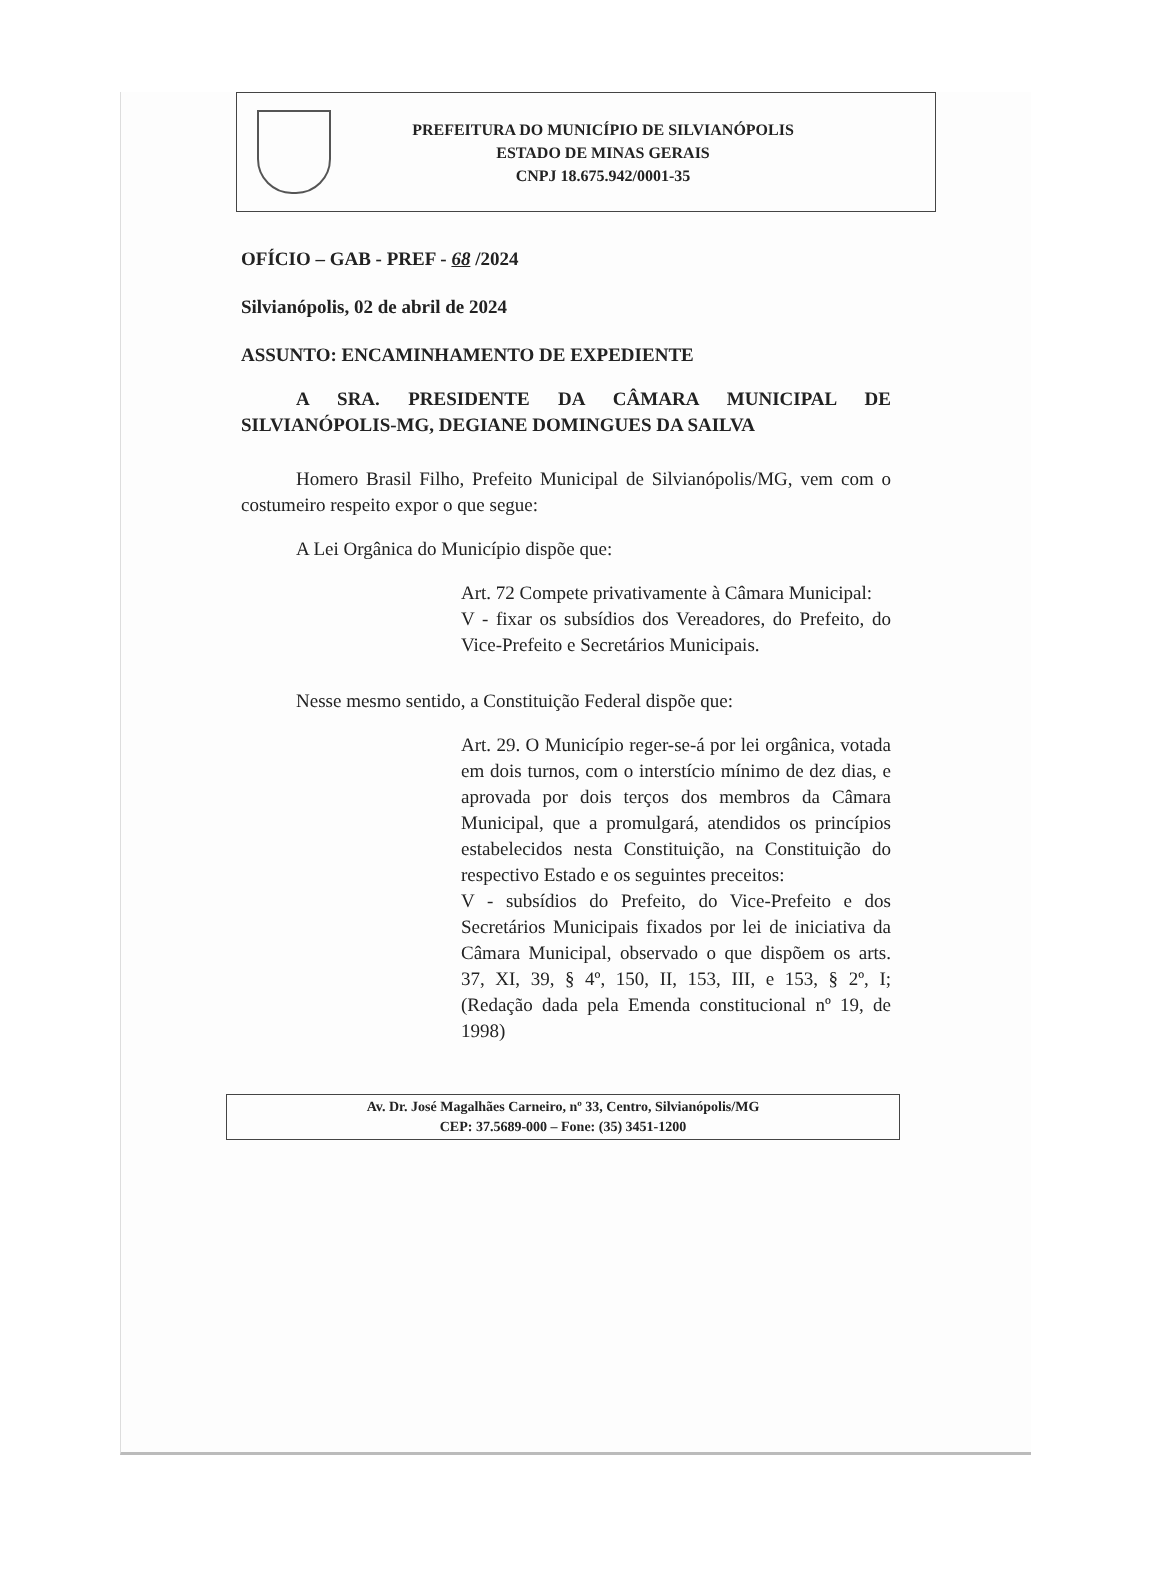PREFEITURA DO MUNICÍPIO DE SILVIANÓPOLIS
ESTADO DE MINAS GERAIS
CNPJ 18.675.942/0001-35
OFÍCIO – GAB - PREF - 68 /2024
Silvianópolis, 02 de abril de 2024
ASSUNTO: ENCAMINHAMENTO DE EXPEDIENTE
A SRA. PRESIDENTE DA CÂMARA MUNICIPAL DE SILVIANÓPOLIS-MG, DEGIANE DOMINGUES DA SAILVA
Homero Brasil Filho, Prefeito Municipal de Silvianópolis/MG, vem com o costumeiro respeito expor o que segue:
A Lei Orgânica do Município dispõe que:
Art. 72 Compete privativamente à Câmara Municipal:
V - fixar os subsídios dos Vereadores, do Prefeito, do Vice-Prefeito e Secretários Municipais.
Nesse mesmo sentido, a Constituição Federal dispõe que:
Art. 29. O Município reger-se-á por lei orgânica, votada em dois turnos, com o interstício mínimo de dez dias, e aprovada por dois terços dos membros da Câmara Municipal, que a promulgará, atendidos os princípios estabelecidos nesta Constituição, na Constituição do respectivo Estado e os seguintes preceitos:
V - subsídios do Prefeito, do Vice-Prefeito e dos Secretários Municipais fixados por lei de iniciativa da Câmara Municipal, observado o que dispõem os arts. 37, XI, 39, § 4º, 150, II, 153, III, e 153, § 2º, I; (Redação dada pela Emenda constitucional nº 19, de 1998)
Av. Dr. José Magalhães Carneiro, nº 33, Centro, Silvianópolis/MG
CEP: 37.5689-000 – Fone: (35) 3451-1200